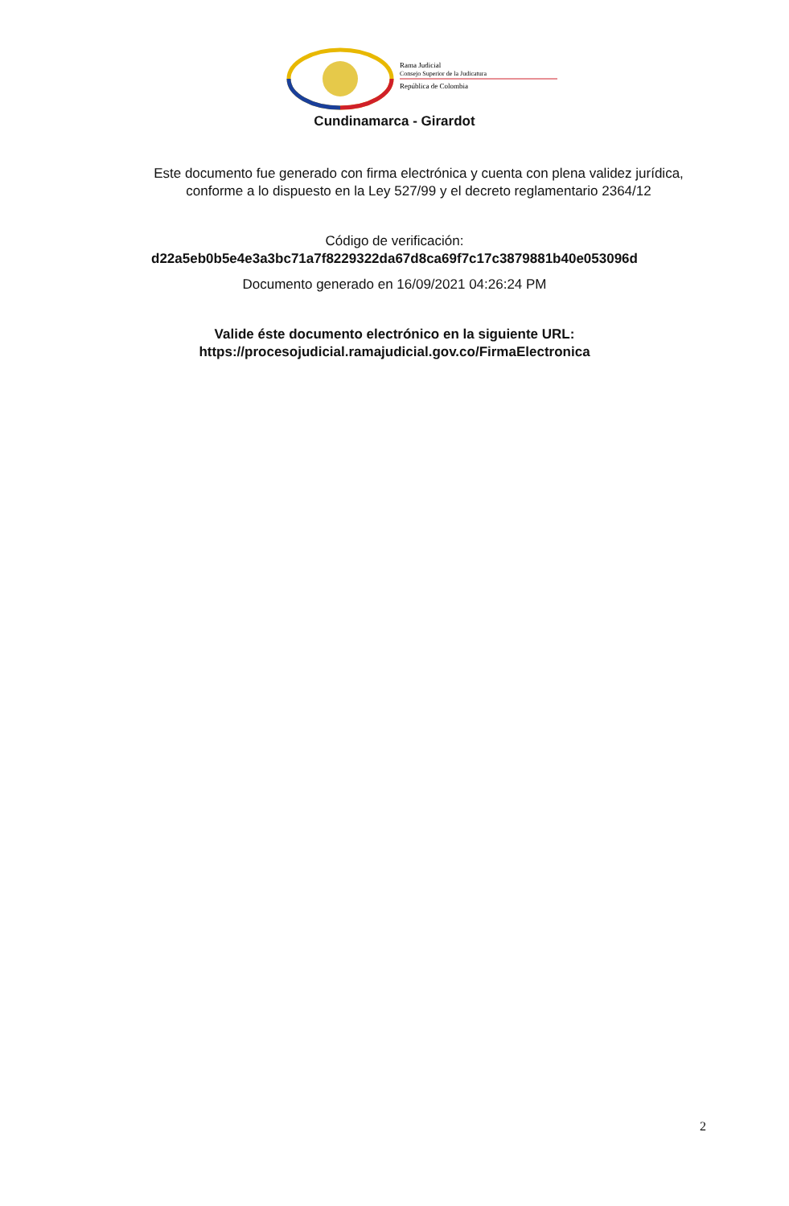Rama Judicial
Consejo Superior de la Judicatura
República de Colombia
Cundinamarca - Girardot
Este documento fue generado con firma electrónica y cuenta con plena validez jurídica, conforme a lo dispuesto en la Ley 527/99 y el decreto reglamentario 2364/12
Código de verificación:
d22a5eb0b5e4e3a3bc71a7f8229322da67d8ca69f7c17c3879881b40e053096d
Documento generado en 16/09/2021 04:26:24 PM
Valide éste documento electrónico en la siguiente URL:
https://procesojudicial.ramajudicial.gov.co/FirmaElectronica
2